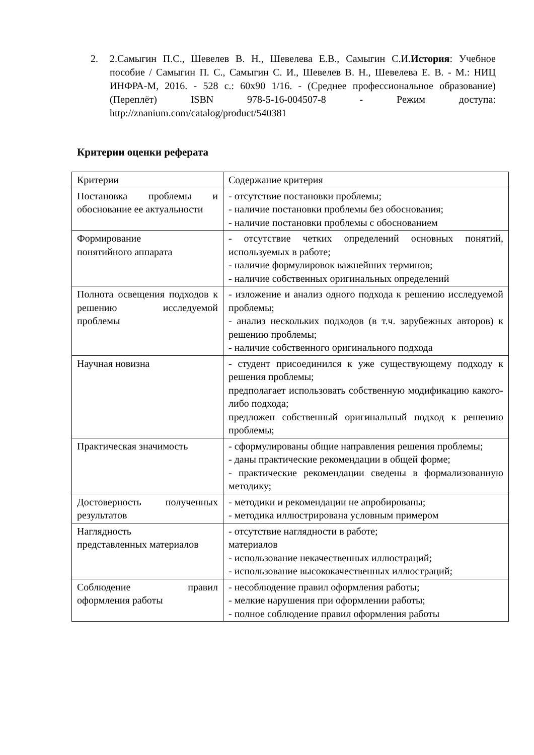2. 2.Самыгин П.С., Шевелев В. Н., Шевелева Е.В., Самыгин С.И.История: Учебное пособие / Самыгин П. С., Самыгин С. И., Шевелев В. Н., Шевелева Е. В. - М.: НИЦ ИНФРА-М, 2016. - 528 с.: 60x90 1/16. - (Среднее профессиональное образование) (Переплёт) ISBN 978-5-16-004507-8 - Режим доступа: http://znanium.com/catalog/product/540381
Критерии оценки реферата
| Критерии | Содержание критерия |
| Постановка проблемы и обоснование ее актуальности | - отсутствие постановки проблемы; - наличие постановки проблемы без обоснования; - наличие постановки проблемы с обоснованием |
| Формирование понятийного аппарата | - отсутствие четких определений основных понятий, используемых в работе; - наличие формулировок важнейших терминов; - наличие собственных оригинальных определений |
| Полнота освещения подходов к решению исследуемой проблемы | - изложение и анализ одного подхода к решению исследуемой проблемы; - анализ нескольких подходов (в т.ч. зарубежных авторов) к решению проблемы; - наличие собственного оригинального подхода |
| Научная новизна | - студент присоединился к уже существующему подходу к решения проблемы; предполагает использовать собственную модификацию какого-либо подхода; предложен собственный оригинальный подход к решению проблемы; |
| Практическая значимость | - сформулированы общие направления решения проблемы; - даны практические рекомендации в общей форме; - практические рекомендации сведены в формализованную методику; |
| Достоверность полученных результатов | - методики и рекомендации не апробированы; - методика иллюстрирована условным примером |
| Наглядность представленных материалов | - отсутствие наглядности в работе; материалов - использование некачественных иллюстраций; - использование высококачественных иллюстраций; |
| Соблюдение правил оформления работы | - несоблюдение правил оформления работы; - мелкие нарушения при оформлении работы; - полное соблюдение правил оформления работы |